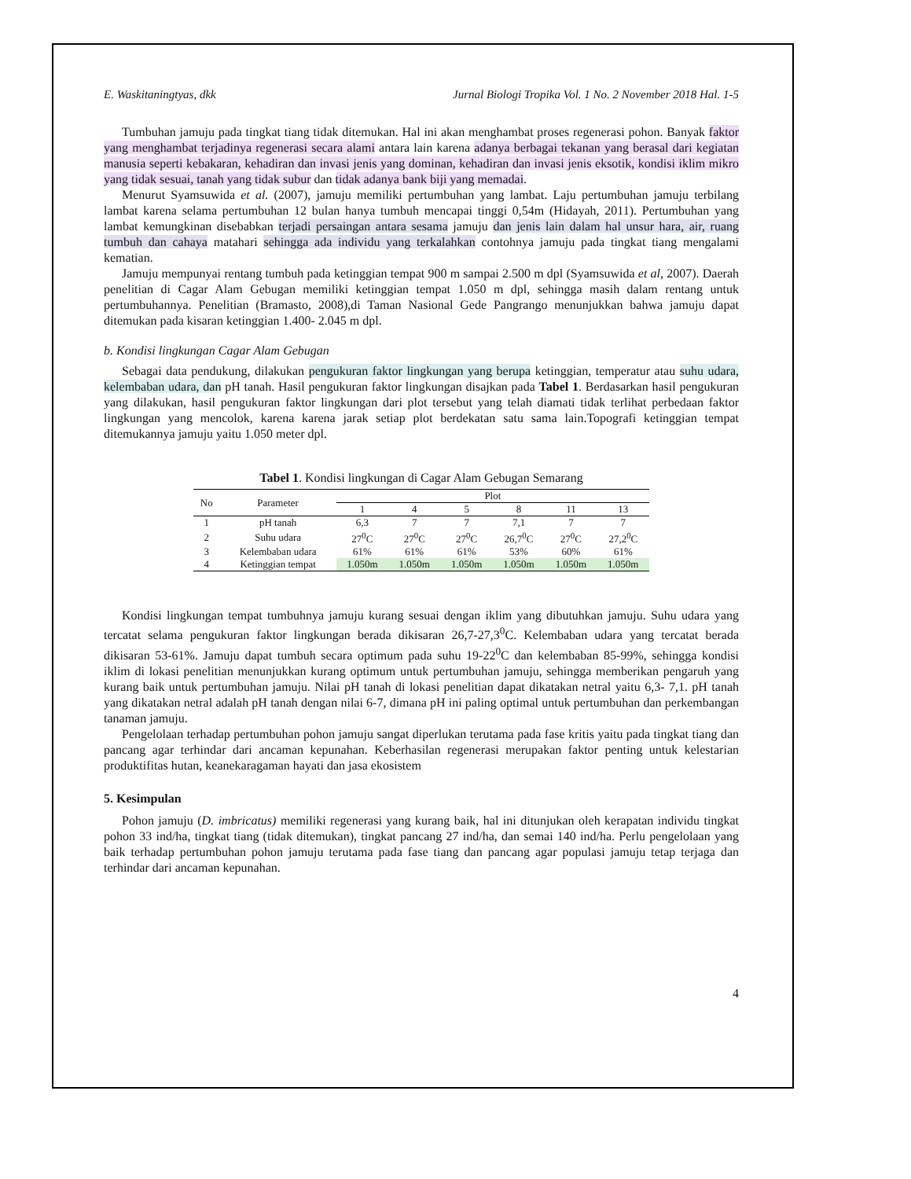E. Waskitaningtyas, dkk Jurnal Biologi Tropika Vol. 1 No. 2 November 2018 Hal. 1-5
Tumbuhan jamuju pada tingkat tiang tidak ditemukan. Hal ini akan menghambat proses regenerasi pohon. Banyak faktor yang menghambat terjadinya regenerasi secara alami antara lain karena adanya berbagai tekanan yang berasal dari kegiatan manusia seperti kebakaran, kehadiran dan invasi jenis yang dominan, kehadiran dan invasi jenis eksotik, kondisi iklim mikro yang tidak sesuai, tanah yang tidak subur dan tidak adanya bank biji yang memadai.
Menurut Syamsuwida et al. (2007), jamuju memiliki pertumbuhan yang lambat. Laju pertumbuhan jamuju terbilang lambat karena selama pertumbuhan 12 bulan hanya tumbuh mencapai tinggi 0,54m (Hidayah, 2011). Pertumbuhan yang lambat kemungkinan disebabkan terjadi persaingan antara sesama jamuju dan jenis lain dalam hal unsur hara, air, ruang tumbuh dan cahaya matahari sehingga ada individu yang terkalahkan contohnya jamuju pada tingkat tiang mengalami kematian.
Jamuju mempunyai rentang tumbuh pada ketinggian tempat 900 m sampai 2.500 m dpl (Syamsuwida et al, 2007). Daerah penelitian di Cagar Alam Gebugan memiliki ketinggian tempat 1.050 m dpl, sehingga masih dalam rentang untuk pertumbuhannya. Penelitian (Bramasto, 2008),di Taman Nasional Gede Pangrango menunjukkan bahwa jamuju dapat ditemukan pada kisaran ketinggian 1.400- 2.045 m dpl.
b. Kondisi lingkungan Cagar Alam Gebugan
Sebagai data pendukung, dilakukan pengukuran faktor lingkungan yang berupa ketinggian, temperatur atau suhu udara, kelembaban udara, dan pH tanah. Hasil pengukuran faktor lingkungan disajkan pada Tabel 1. Berdasarkan hasil pengukuran yang dilakukan, hasil pengukuran faktor lingkungan dari plot tersebut yang telah diamati tidak terlihat perbedaan faktor lingkungan yang mencolok, karena karena jarak setiap plot berdekatan satu sama lain.Topografi ketinggian tempat ditemukannya jamuju yaitu 1.050 meter dpl.
Tabel 1. Kondisi lingkungan di Cagar Alam Gebugan Semarang
| No | Parameter | Plot | | | | | |
| --- | --- | --- | --- | --- | --- | --- | --- |
| | | 1 | 4 | 5 | 8 | 11 | 13 |
| 1 | pH tanah | 6,3 | 7 | 7 | 7,1 | 7 | 7 |
| 2 | Suhu udara | 27<sup>0</sup>C | 27<sup>0</sup>C | 27<sup>0</sup>C | 26,7<sup>0</sup>C | 27<sup>0</sup>C | 27,2<sup>0</sup>C |
| 3 | Kelembaban udara | 61% | 61% | 61% | 53% | 60% | 61% |
| 4 | Ketinggian tempat | 1.050m | 1.050m | 1.050m | 1.050m | 1.050m | 1.050m |
Kondisi lingkungan tempat tumbuhnya jamuju kurang sesuai dengan iklim yang dibutuhkan jamuju. Suhu udara yang tercatat selama pengukuran faktor lingkungan berada dikisaran 26,7-27,3<sup>0</sup>C. Kelembaban udara yang tercatat berada dikisaran 53-61%. Jamuju dapat tumbuh secara optimum pada suhu 19-22<sup>0</sup>C dan kelembaban 85-99%, sehingga kondisi iklim di lokasi penelitian menunjukkan kurang optimum untuk pertumbuhan jamuju, sehingga memberikan pengaruh yang kurang baik untuk pertumbuhan jamuju. Nilai pH tanah di lokasi penelitian dapat dikatakan netral yaitu 6,3- 7,1. pH tanah yang dikatakan netral adalah pH tanah dengan nilai 6-7, dimana pH ini paling optimal untuk pertumbuhan dan perkembangan tanaman jamuju.
Pengelolaan terhadap pertumbuhan pohon jamuju sangat diperlukan terutama pada fase kritis yaitu pada tingkat tiang dan pancang agar terhindar dari ancaman kepunahan. Keberhasilan regenerasi merupakan faktor penting untuk kelestarian produktifitas hutan, keanekaragaman hayati dan jasa ekosistem
5. Kesimpulan
Pohon jamuju (D. imbricatus) memiliki regenerasi yang kurang baik, hal ini ditunjukan oleh kerapatan individu tingkat pohon 33 ind/ha, tingkat tiang (tidak ditemukan), tingkat pancang 27 ind/ha, dan semai 140 ind/ha. Perlu pengelolaan yang baik terhadap pertumbuhan pohon jamuju terutama pada fase tiang dan pancang agar populasi jamuju tetap terjaga dan terhindar dari ancaman kepunahan.
4